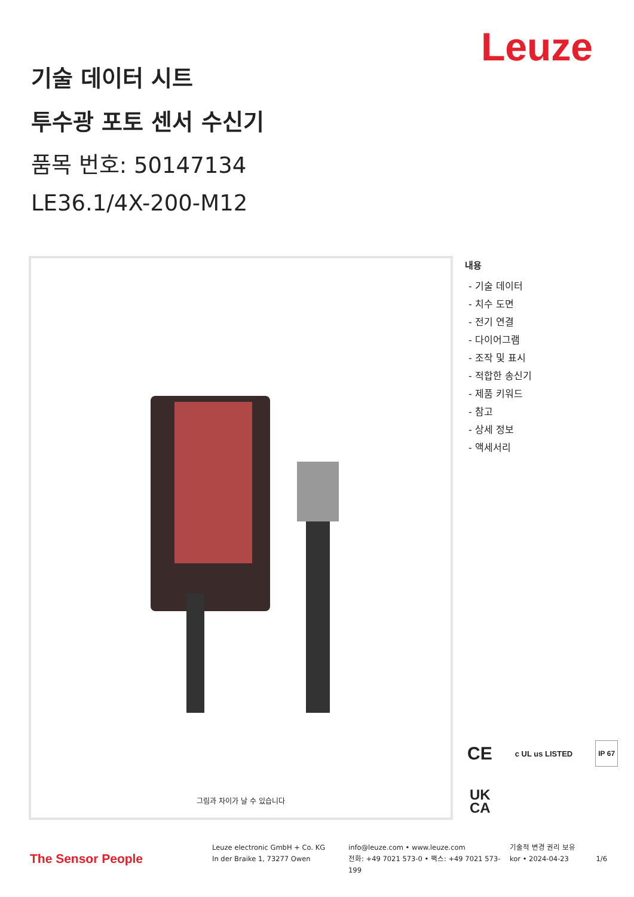Leuze
기술 데이터 시트
투수광 포토 센서 수신기
품목 번호: 50147134
LE36.1/4X-200-M12
그림과 차이가 날 수 있습니다
내용
- 기술 데이터
- 치수 도면
- 전기 연결
- 다이어그램
- 조작 및 표시
- 적합한 송신기
- 제품 키워드
- 참고
- 상세 정보
- 액세서리
CE c UL us LISTED IP 67
UK
CA
The Sensor People
Leuze electronic GmbH + Co. KG
In der Braike 1, 73277 Owen
info@leuze.com • www.leuze.com
전화: +49 7021 573-0 • 팩스: +49 7021 573-199
기술적 변경 권리 보유
kor • 2024-04-23
1/6